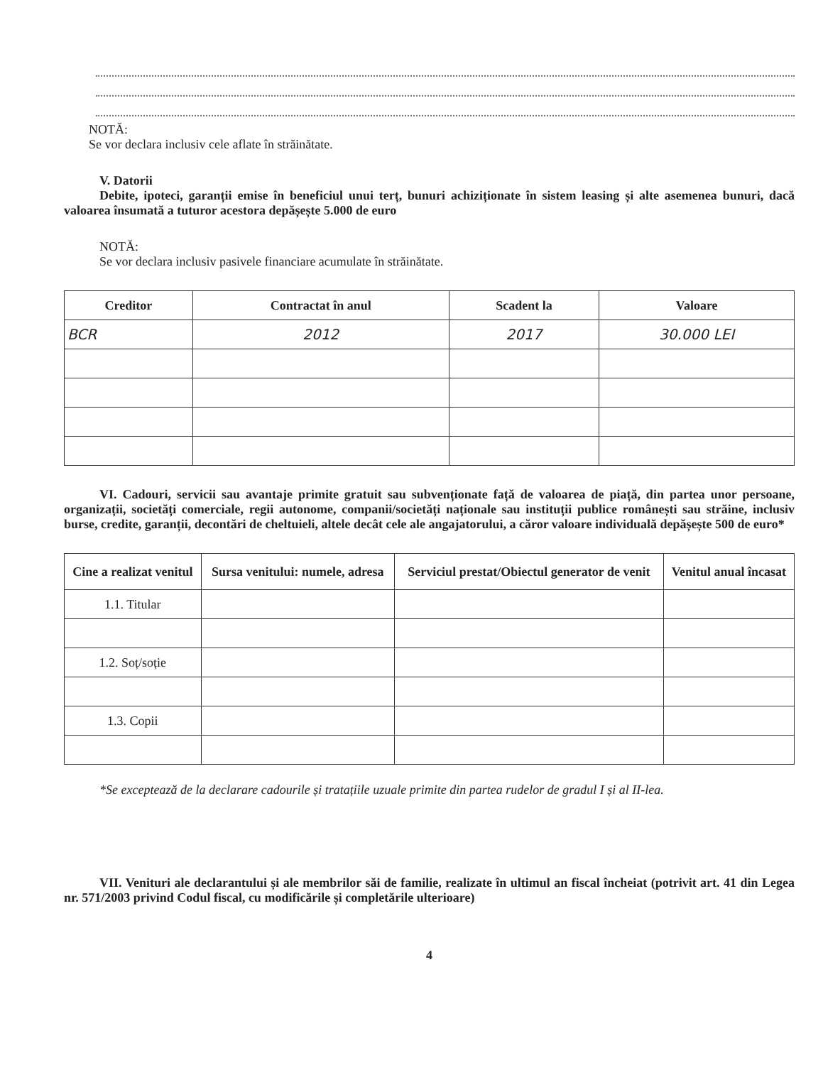NOTĂ:
Se vor declara inclusiv cele aflate în străinătate.
V. Datorii
Debite, ipoteci, garanții emise în beneficiul unui terț, bunuri achiziționate în sistem leasing și alte asemenea bunuri, dacă valoarea însumată a tuturor acestora depășește 5.000 de euro
NOTĂ:
Se vor declara inclusiv pasivele financiare acumulate în străinătate.
| Creditor | Contractat în anul | Scadent la | Valoare |
| --- | --- | --- | --- |
| BCR | 2012 | 2017 | 30.000 LEI |
VI. Cadouri, servicii sau avantaje primite gratuit sau subvenționate față de valoarea de piață, din partea unor persoane, organizații, societăți comerciale, regii autonome, companii/societăți naționale sau instituții publice românești sau străine, inclusiv burse, credite, garanții, decontări de cheltuieli, altele decât cele ale angajatorului, a căror valoare individuală depășește 500 de euro*
| Cine a realizat venitul | Sursa venitului: numele, adresa | Serviciul prestat/Obiectul generator de venit | Venitul anual încasat |
| --- | --- | --- | --- |
| 1.1. Titular | | | |
| 1.2. Soț/soție | | | |
| 1.3. Copii | | | |
*Se exceptează de la declarare cadourile și tratațiile uzuale primite din partea rudelor de gradul I și al II-lea.
VII. Venituri ale declarantului și ale membrilor săi de familie, realizate în ultimul an fiscal încheiat (potrivit art. 41 din Legea nr. 571/2003 privind Codul fiscal, cu modificările și completările ulterioare)
4